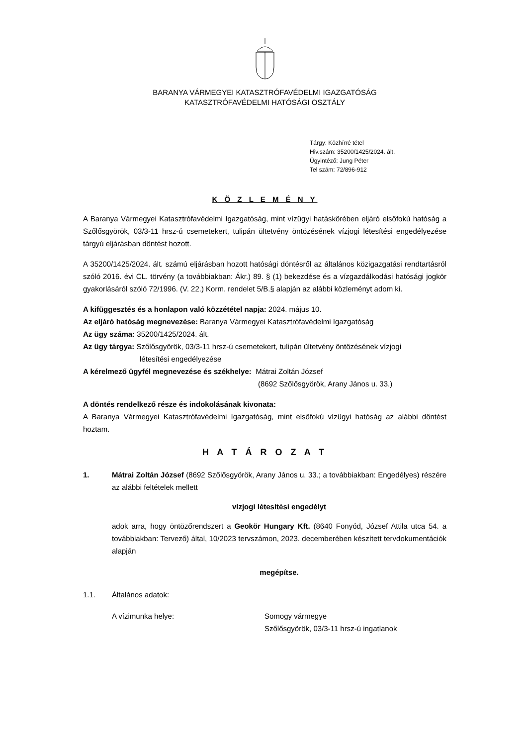BARANYA VÁRMEGYEI KATASZTRÓFAVÉDELMI IGAZGATÓSÁG
KATASZTRÓFAVÉDELMI HATÓSÁGI OSZTÁLY
Tárgy: Közhírré tétel
Hiv.szám: 35200/1425/2024. ált.
Ügyintéző: Jung Péter
Tel szám: 72/896-912
K Ö Z L E M É N Y
A Baranya Vármegyei Katasztrófavédelmi Igazgatóság, mint vízügyi hatáskörében eljáró elsőfokú hatóság a Szőlősgyörök, 03/3-11 hrsz-ú csemetekert, tulipán ültetvény öntözésének vízjogi létesítési engedélyezése tárgyú eljárásban döntést hozott.
A 35200/1425/2024. ált. számú eljárásban hozott hatósági döntésről az általános közigazgatási rendtartásról szóló 2016. évi CL. törvény (a továbbiakban: Ákr.) 89. § (1) bekezdése és a vízgazdálkodási hatósági jogkör gyakorlásáról szóló 72/1996. (V. 22.) Korm. rendelet 5/B.§ alapján az alábbi közleményt adom ki.
A kifüggesztés és a honlapon való közzététel napja: 2024. május 10.
Az eljáró hatóság megnevezése: Baranya Vármegyei Katasztrófavédelmi Igazgatóság
Az ügy száma: 35200/1425/2024. ált.
Az ügy tárgya: Szőlősgyörök, 03/3-11 hrsz-ú csemetekert, tulipán ültetvény öntözésének vízjogi
létesítési engedélyezése
A kérelmező ügyfél megnevezése és székhelye: Mátrai Zoltán József
(8692 Szőlősgyörök, Arany János u. 33.)
A döntés rendelkező része és indokolásának kivonata:
A Baranya Vármegyei Katasztrófavédelmi Igazgatóság, mint elsőfokú vízügyi hatóság az alábbi döntést hoztam.
H A T Á R O Z A T
1.
Mátrai Zoltán József (8692 Szőlősgyörök, Arany János u. 33.; a továbbiakban: Engedélyes) részére az alábbi feltételek mellett
vízjogi létesítési engedélyt
adok arra, hogy öntözőrendszert a Geokör Hungary Kft. (8640 Fonyód, József Attila utca 54. a továbbiakban: Tervező) által, 10/2023 tervszámon, 2023. decemberében készített tervdokumentációk alapján
megépítse.
1.1. Általános adatok:
A vízimunka helye: Somogy vármegye
Szőlősgyörök, 03/3-11 hrsz-ú ingatlanok